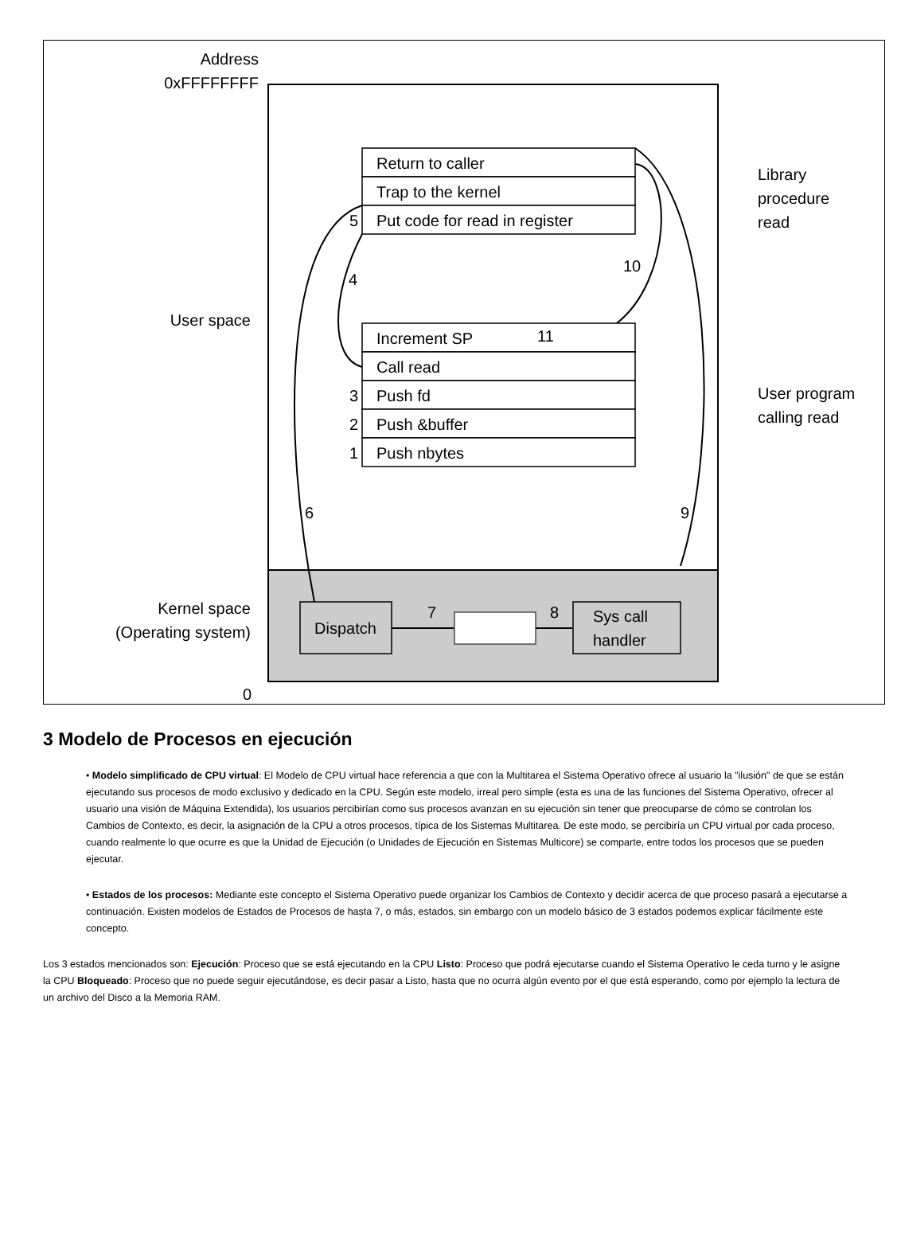Address
0xFFFFFFFF
User space
Kernel space
(Operating system)
0
Return to caller
Trap to the kernel
5
Put code for read in register
Increment SP
11
Call read
3
Push fd
2
Push &buffer
1
Push nbytes
Library
procedure
read
User program
calling read
4
10
6
9
Dispatch
Sys call
handler
7
8
3 Modelo de Procesos en ejecución
• Modelo simplificado de CPU virtual: El Modelo de CPU virtual hace referencia a que con la Multitarea el Sistema Operativo ofrece al usuario la "ilusión" de que se están ejecutando sus procesos de modo exclusivo y dedicado en la CPU. Según este modelo, irreal pero simple (esta es una de las funciones del Sistema Operativo, ofrecer al usuario una visión de Máquina Extendida), los usuarios percibirían como sus procesos avanzan en su ejecución sin tener que preocuparse de cómo se controlan los Cambios de Contexto, es decir, la asignación de la CPU a otros procesos, típica de los Sistemas Multitarea. De este modo, se percibiría un CPU virtual por cada proceso, cuando realmente lo que ocurre es que la Unidad de Ejecución (o Unidades de Ejecución en Sistemas Multicore) se comparte, entre todos los procesos que se pueden ejecutar.
• Estados de los procesos: Mediante este concepto el Sistema Operativo puede organizar los Cambios de Contexto y decidir acerca de que proceso pasará a ejecutarse a continuación. Existen modelos de Estados de Procesos de hasta 7, o más, estados, sin embargo con un modelo básico de 3 estados podemos explicar fácilmente este concepto.
Los 3 estados mencionados son: Ejecución: Proceso que se está ejecutando en la CPU Listo: Proceso que podrá ejecutarse cuando el Sistema Operativo le ceda turno y le asigne la CPU Bloqueado: Proceso que no puede seguir ejecutándose, es decir pasar a Listo, hasta que no ocurra algún evento por el que está esperando, como por ejemplo la lectura de un archivo del Disco a la Memoria RAM.